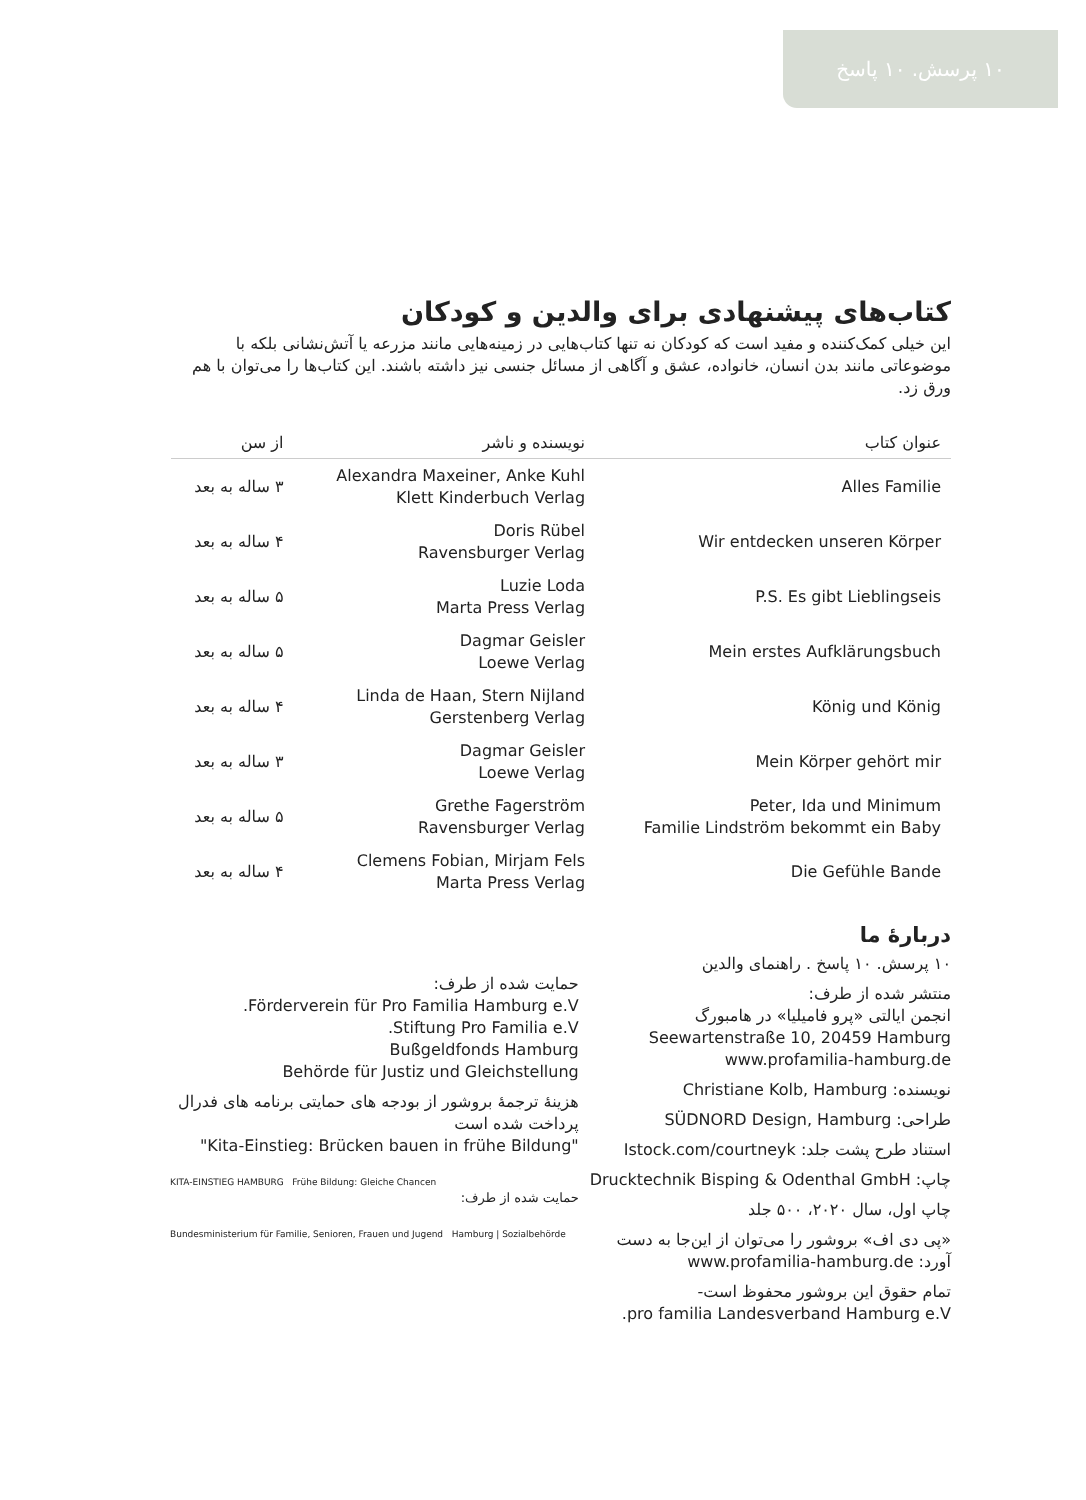۱۰ پرسش. ۱۰ پاسخ
کتاب‌های پیشنهادی برای والدین و کودکان
این خیلی کمک‌کننده و مفید است که کودکان نه تنها کتاب‌هایی در زمینه‌هایی مانند مزرعه یا آتش‌نشانی بلکه با موضوعاتی مانند بدن انسان، خانواده، عشق و آگاهی از مسائل جنسی نیز داشته باشند. این کتاب‌ها را می‌توان با هم ورق زد.
| عنوان کتاب | نویسنده و ناشر | از سن |
| --- | --- | --- |
| Alles Familie | Alexandra Maxeiner, Anke Kuhl Klett Kinderbuch Verlag | ۳ ساله به بعد |
| Wir entdecken unseren Körper | Doris Rübel Ravensburger Verlag | ۴ ساله به بعد |
| P.S. Es gibt Lieblingseis | Luzie Loda Marta Press Verlag | ۵ ساله به بعد |
| Mein erstes Aufklärungsbuch | Dagmar Geisler Loewe Verlag | ۵ ساله به بعد |
| König und König | Linda de Haan, Stern Nijland Gerstenberg Verlag | ۴ ساله به بعد |
| Mein Körper gehört mir | Dagmar Geisler Loewe Verlag | ۳ ساله به بعد |
| Peter, Ida und Minimum Familie Lindström bekommt ein Baby | Grethe Fagerström Ravensburger Verlag | ۵ ساله به بعد |
| Die Gefühle Bande | Clemens Fobian, Mirjam Fels Marta Press Verlag | ۴ ساله به بعد |
دربارهٔ ما
۱۰ پرسش. ۱۰ پاسخ . راهنمای والدین
منتشر شده از طرف:
انجمن ایالتی «پرو فامیلیا» در هامبورگ
Seewartenstraße 10, 20459 Hamburg
www.profamilia-hamburg.de
نویسنده: Christiane Kolb, Hamburg
طراحی: SÜDNORD Design, Hamburg
استناد طرح پشت جلد: Istock.com/courtneyk
چاپ: Drucktechnik Bisping & Odenthal GmbH
چاپ اول، سال ۲۰۲۰، ۵۰۰ جلد
«پی دی اف» بروشور را می‌توان از این‌جا به دست آورد: www.profamilia-hamburg.de
تمام حقوق این بروشور محفوظ است-
pro familia Landesverband Hamburg e.V.
حمایت شده از طرف:
Förderverein für Pro Familia Hamburg e.V.
Stiftung Pro Familia e.V.
Bußgeldfonds Hamburg
Behörde für Justiz und Gleichstellung
هزینهٔ ترجمهٔ بروشور از بودجه های حمایتی برنامه های فدرال پرداخت شده است
"Kita-Einstieg: Brücken bauen in frühe Bildung"
KITA-EINSTIEG HAMBURG Frühe Bildung: Gleiche Chancen
حمایت شده از طرف:
Bundesministerium für Familie, Senioren, Frauen und Jugend Hamburg | Sozialbehörde